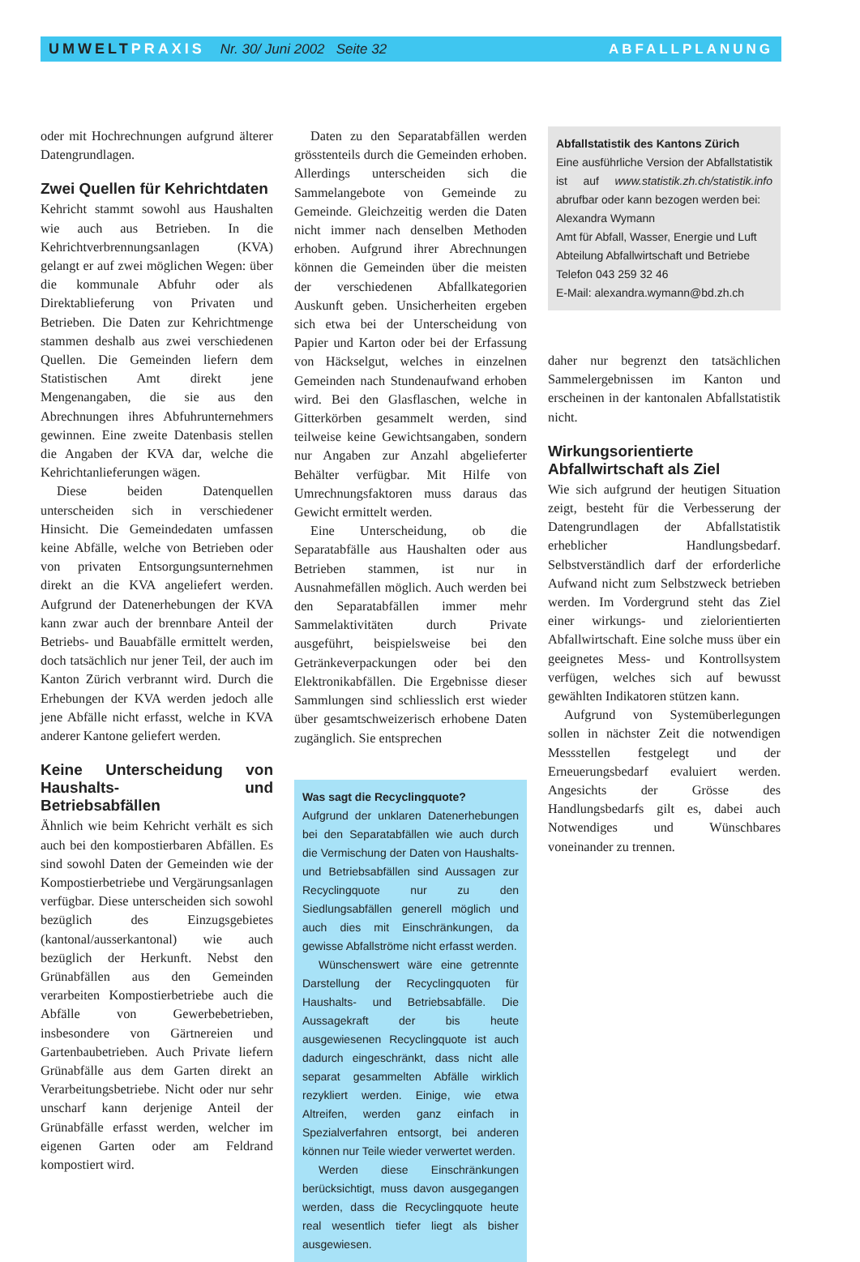UMWELTPRAXIS Nr. 30/ Juni 2002 Seite 32
ABFALLPLANUNG
oder mit Hochrechnungen aufgrund älterer Datengrundlagen.
Zwei Quellen für Kehrichtdaten
Kehricht stammt sowohl aus Haushalten wie auch aus Betrieben. In die Kehrichtverbrennungsanlagen (KVA) gelangt er auf zwei möglichen Wegen: über die kommunale Abfuhr oder als Direktablieferung von Privaten und Betrieben. Die Daten zur Kehrichtmenge stammen deshalb aus zwei verschiedenen Quellen. Die Gemeinden liefern dem Statistischen Amt direkt jene Mengenangaben, die sie aus den Abrechnungen ihres Abfuhrunternehmers gewinnen. Eine zweite Datenbasis stellen die Angaben der KVA dar, welche die Kehrichtanlieferungen wägen.
Diese beiden Datenquellen unterscheiden sich in verschiedener Hinsicht. Die Gemeindedaten umfassen keine Abfälle, welche von Betrieben oder von privaten Entsorgungsunternehmen direkt an die KVA angeliefert werden. Aufgrund der Datenerhebungen der KVA kann zwar auch der brennbare Anteil der Betriebs- und Bauabfälle ermittelt werden, doch tatsächlich nur jener Teil, der auch im Kanton Zürich verbrannt wird. Durch die Erhebungen der KVA werden jedoch alle jene Abfälle nicht erfasst, welche in KVA anderer Kantone geliefert werden.
Keine Unterscheidung von Haushalts- und Betriebsabfällen
Ähnlich wie beim Kehricht verhält es sich auch bei den kompostierbaren Abfällen. Es sind sowohl Daten der Gemeinden wie der Kompostierbetriebe und Vergärungsanlagen verfügbar. Diese unterscheiden sich sowohl bezüglich des Einzugsgebietes (kantonal/ausserkantonal) wie auch bezüglich der Herkunft. Nebst den Grünabfällen aus den Gemeinden verarbeiten Kompostierbetriebe auch die Abfälle von Gewerbebetrieben, insbesondere von Gärtnereien und Gartenbaubetrieben. Auch Private liefern Grünabfälle aus dem Garten direkt an Verarbeitungsbetriebe. Nicht oder nur sehr unscharf kann derjenige Anteil der Grünabfälle erfasst werden, welcher im eigenen Garten oder am Feldrand kompostiert wird.
Daten zu den Separatabfällen werden grösstenteils durch die Gemeinden erhoben. Allerdings unterscheiden sich die Sammelangebote von Gemeinde zu Gemeinde. Gleichzeitig werden die Daten nicht immer nach denselben Methoden erhoben. Aufgrund ihrer Abrechnungen können die Gemeinden über die meisten der verschiedenen Abfallkategorien Auskunft geben. Unsicherheiten ergeben sich etwa bei der Unterscheidung von Papier und Karton oder bei der Erfassung von Häckselgut, welches in einzelnen Gemeinden nach Stundenaufwand erhoben wird. Bei den Glasflaschen, welche in Gitterkörben gesammelt werden, sind teilweise keine Gewichtsangaben, sondern nur Angaben zur Anzahl abgelieferter Behälter verfügbar. Mit Hilfe von Umrechnungsfaktoren muss daraus das Gewicht ermittelt werden.
Eine Unterscheidung, ob die Separatabfälle aus Haushalten oder aus Betrieben stammen, ist nur in Ausnahmefällen möglich. Auch werden bei den Separatabfällen immer mehr Sammelaktivitäten durch Private ausgeführt, beispielsweise bei den Getränkeverpackungen oder bei den Elektronikabfällen. Die Ergebnisse dieser Sammlungen sind schliesslich erst wieder über gesamtschweizerisch erhobene Daten zugänglich. Sie entsprechen
Was sagt die Recyclingquote?
Aufgrund der unklaren Datenerhebungen bei den Separatabfällen wie auch durch die Vermischung der Daten von Haushalts- und Betriebsabfällen sind Aussagen zur Recyclingquote nur zu den Siedlungsabfällen generell möglich und auch dies mit Einschränkungen, da gewisse Abfallströme nicht erfasst werden.
Wünschenswert wäre eine getrennte Darstellung der Recyclingquoten für Haushalts- und Betriebsabfälle. Die Aussagekraft der bis heute ausgewiesenen Recyclingquote ist auch dadurch eingeschränkt, dass nicht alle separat gesammelten Abfälle wirklich rezykliert werden. Einige, wie etwa Altreifen, werden ganz einfach in Spezialverfahren entsorgt, bei anderen können nur Teile wieder verwertet werden.
Werden diese Einschränkungen berücksichtigt, muss davon ausgegangen werden, dass die Recyclingquote heute real wesentlich tiefer liegt als bisher ausgewiesen.
Abfallstatistik des Kantons Zürich
Eine ausführliche Version der Abfallstatistik ist auf www.statistik.zh.ch/statistik.info abrufbar oder kann bezogen werden bei:
Alexandra Wymann
Amt für Abfall, Wasser, Energie und Luft
Abteilung Abfallwirtschaft und Betriebe
Telefon 043 259 32 46
E-Mail: alexandra.wymann@bd.zh.ch
daher nur begrenzt den tatsächlichen Sammelergebnissen im Kanton und erscheinen in der kantonalen Abfallstatistik nicht.
Wirkungsorientierte Abfallwirtschaft als Ziel
Wie sich aufgrund der heutigen Situation zeigt, besteht für die Verbesserung der Datengrundlagen der Abfallstatistik erheblicher Handlungsbedarf. Selbstverständlich darf der erforderliche Aufwand nicht zum Selbstzweck betrieben werden. Im Vordergrund steht das Ziel einer wirkungs- und zielorientierten Abfallwirtschaft. Eine solche muss über ein geeignetes Mess- und Kontrollsystem verfügen, welches sich auf bewusst gewählten Indikatoren stützen kann.
Aufgrund von Systemüberlegungen sollen in nächster Zeit die notwendigen Messstellen festgelegt und der Erneuerungsbedarf evaluiert werden. Angesichts der Grösse des Handlungsbedarfs gilt es, dabei auch Notwendiges und Wünschbares voneinander zu trennen.